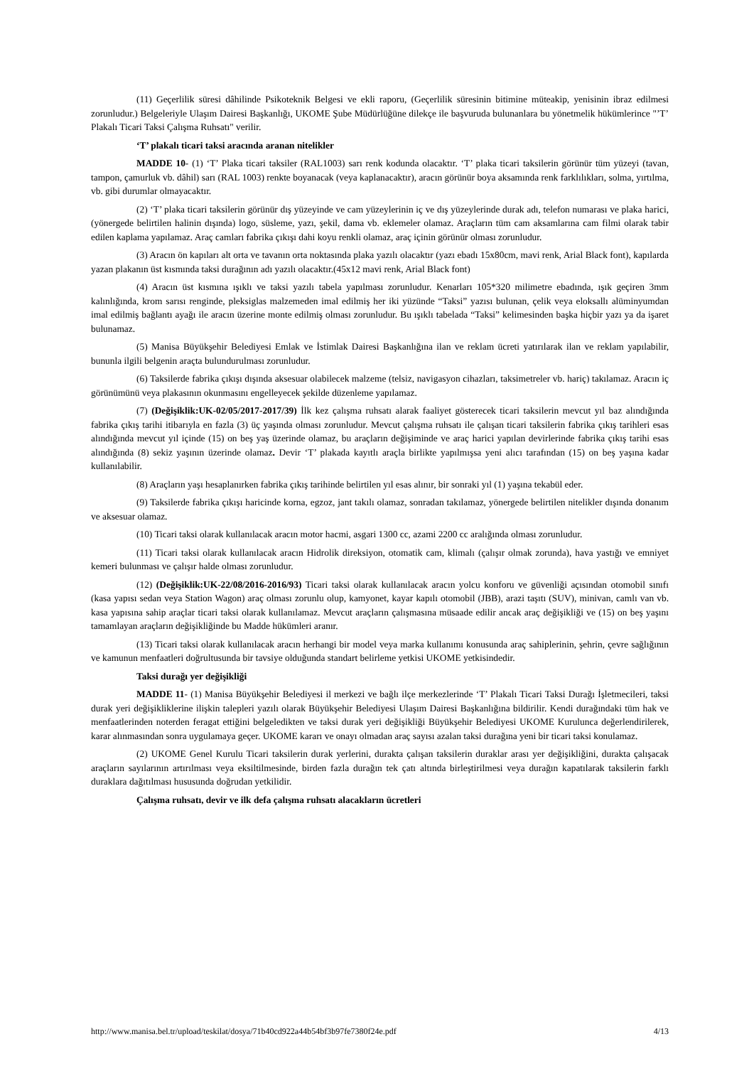(11) Geçerlilik süresi dâhilinde Psikoteknik Belgesi ve ekli raporu, (Geçerlilik süresinin bitimine müteakip, yenisinin ibraz edilmesi zorunludur.) Belgeleriyle Ulaşım Dairesi Başkanlığı, UKOME Şube Müdürlüğüne dilekçe ile başvuruda bulunanlara bu yönetmelik hükümlerince "’T’ Plakalı Ticari Taksi Çalışma Ruhsatı" verilir.
‘T’ plakalı ticari taksi aracında aranan nitelikler
MADDE 10- (1) ‘T’ Plaka ticari taksiler (RAL1003) sarı renk kodunda olacaktır. ‘T’ plaka ticari taksilerin görünür tüm yüzeyi (tavan, tampon, çamurluk vb. dâhil) sarı (RAL 1003) renkte boyanacak (veya kaplanacaktır), aracın görünür boya aksamında renk farklılıkları, solma, yırtılma, vb. gibi durumlar olmayacaktır.
(2) ‘T’ plaka ticari taksilerin görünür dış yüzeyinde ve cam yüzeylerinin iç ve dış yüzeylerinde durak adı, telefon numarası ve plaka harici, (yönergede belirtilen halinin dışında) logo, süsleme, yazı, şekil, dama vb. eklemeler olamaz. Araçların tüm cam aksamlarına cam filmi olarak tabir edilen kaplama yapılamaz. Araç camları fabrika çıkışı dahi koyu renkli olamaz, araç içinin görünür olması zorunludur.
(3) Aracın ön kapıları alt orta ve tavanın orta noktasında plaka yazılı olacaktır (yazı ebadı 15x80cm, mavi renk, Arial Black font), kapılarda yazan plakanın üst kısmında taksi durağının adı yazılı olacaktır.(45x12 mavi renk, Arial Black font)
(4) Aracın üst kısmına ışıklı ve taksi yazılı tabela yapılması zorunludur. Kenarları 105*320 milimetre ebadında, ışık geçiren 3mm kalınlığında, krom sarısı renginde, pleksiglas malzemeden imal edilmiş her iki yüzünde “Taksi” yazısı bulunan, çelik veya eloksallı alüminyumdan imal edilmiş bağlantı ayağı ile aracın üzerine monte edilmiş olması zorunludur. Bu ışıklı tabelada “Taksi” kelimesinden başka hiçbir yazı ya da işaret bulunamaz.
(5) Manisa Büyükşehir Belediyesi Emlak ve İstimlak Dairesi Başkanlığına ilan ve reklam ücreti yatırılarak ilan ve reklam yapılabilir, bununla ilgili belgenin araçta bulundurulması zorunludur.
(6) Taksilerde fabrika çıkışı dışında aksesuar olabilecek malzeme (telsiz, navigasyon cihazları, taksimetreler vb. hariç) takılamaz. Aracın iç görünümünü veya plakasının okunmasını engelleyecek şekilde düzenleme yapılamaz.
(7) (Değişiklik:UK-02/05/2017-2017/39) İlk kez çalışma ruhsatı alarak faaliyet gösterecek ticari taksilerin mevcut yıl baz alındığında fabrika çıkış tarihi itibarıyla en fazla (3) üç yaşında olması zorunludur. Mevcut çalışma ruhsatı ile çalışan ticari taksilerin fabrika çıkış tarihleri esas alındığında mevcut yıl içinde (15) on beş yaş üzerinde olamaz, bu araçların değişiminde ve araç harici yapılan devirlerinde fabrika çıkış tarihi esas alındığında (8) sekiz yaşının üzerinde olamaz. Devir ‘T’ plakada kayıtlı araçla birlikte yapılmışsa yeni alıcı tarafından (15) on beş yaşına kadar kullanılabilir.
(8) Araçların yaşı hesaplanırken fabrika çıkış tarihinde belirtilen yıl esas alınır, bir sonraki yıl (1) yaşına tekabül eder.
(9) Taksilerde fabrika çıkışı haricinde korna, egzoz, jant takılı olamaz, sonradan takılamaz, yönergede belirtilen nitelikler dışında donanım ve aksesuar olamaz.
(10) Ticari taksi olarak kullanılacak aracın motor hacmi, asgari 1300 cc, azami 2200 cc aralığında olması zorunludur.
(11) Ticari taksi olarak kullanılacak aracın Hidrolik direksiyon, otomatik cam, klimalı (çalışır olmak zorunda), hava yastığı ve emniyet kemeri bulunması ve çalışır halde olması zorunludur.
(12) (Değişiklik:UK-22/08/2016-2016/93) Ticari taksi olarak kullanılacak aracın yolcu konforu ve güvenliği açısından otomobil sınıfı (kasa yapısı sedan veya Station Wagon) araç olması zorunlu olup, kamyonet, kayar kapılı otomobil (JBB), arazi taşıtı (SUV), minivan, camlı van vb. kasa yapısına sahip araçlar ticari taksi olarak kullanılamaz. Mevcut araçların çalışmasına müsaade edilir ancak araç değişikliği ve (15) on beş yaşını tamamlayan araçların değişikliğinde bu Madde hükümleri aranır.
(13) Ticari taksi olarak kullanılacak aracın herhangi bir model veya marka kullanımı konusunda araç sahiplerinin, şehrin, çevre sağlığının ve kamunun menfaatleri doğrultusunda bir tavsiye olduğunda standart belirleme yetkisi UKOME yetkisindedir.
Taksi durağı yer değişikliği
MADDE 11- (1) Manisa Büyükşehir Belediyesi il merkezi ve bağlı ilçe merkezlerinde ‘T’ Plakalı Ticari Taksi Durağı İşletmecileri, taksi durak yeri değişikliklerine ilişkin talepleri yazılı olarak Büyükşehir Belediyesi Ulaşım Dairesi Başkanlığına bildirilir. Kendi durağındaki tüm hak ve menfaatlerinden noterden feragat ettiğini belgeledikten ve taksi durak yeri değişikliği Büyükşehir Belediyesi UKOME Kurulunca değerlendirilerek, karar alınmasından sonra uygulamaya geçer. UKOME kararı ve onayı olmadan araç sayısı azalan taksi durağına yeni bir ticari taksi konulamaz.
(2) UKOME Genel Kurulu Ticari taksilerin durak yerlerini, durakta çalışan taksilerin duraklar arası yer değişikliğini, durakta çalışacak araçların sayılarının artırılması veya eksiltilmesinde, birden fazla durağın tek çatı altında birleştirilmesi veya durağın kapatılarak taksilerin farklı duraklara dağıtılması hususunda doğrudan yetkilidir.
Çalışma ruhsatı, devir ve ilk defa çalışma ruhsatı alacakların ücretleri
http://www.manisa.bel.tr/upload/teskilat/dosya/71b40cd922a44b54bf3b97fe7380f24e.pdf 4/13